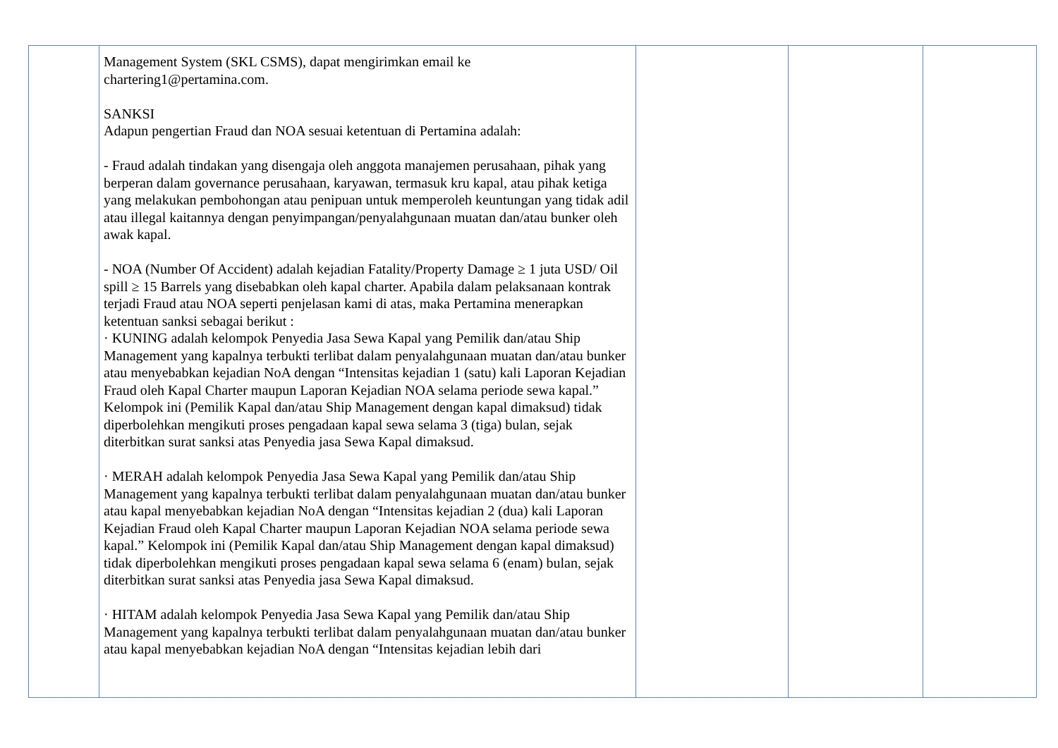| | Management System (SKL CSMS), dapat mengirimkan email ke chartering1@pertamina.com. SANKSI Adapun pengertian Fraud dan NOA sesuai ketentuan di Pertamina adalah: - Fraud adalah tindakan yang disengaja oleh anggota manajemen perusahaan, pihak yang berperan dalam governance perusahaan, karyawan, termasuk kru kapal, atau pihak ketiga yang melakukan pembohongan atau penipuan untuk memperoleh keuntungan yang tidak adil atau illegal kaitannya dengan penyimpangan/penyalahgunaan muatan dan/atau bunker oleh awak kapal. - NOA (Number Of Accident) adalah kejadian Fatality/Property Damage ≥ 1 juta USD/ Oil spill ≥ 15 Barrels yang disebabkan oleh kapal charter. Apabila dalam pelaksanaan kontrak terjadi Fraud atau NOA seperti penjelasan kami di atas, maka Pertamina menerapkan ketentuan sanksi sebagai berikut : · KUNING adalah kelompok Penyedia Jasa Sewa Kapal yang Pemilik dan/atau Ship Management yang kapalnya terbukti terlibat dalam penyalahgunaan muatan dan/atau bunker atau menyebabkan kejadian NoA dengan “Intensitas kejadian 1 (satu) kali Laporan Kejadian Fraud oleh Kapal Charter maupun Laporan Kejadian NOA selama periode sewa kapal.” Kelompok ini (Pemilik Kapal dan/atau Ship Management dengan kapal dimaksud) tidak diperbolehkan mengikuti proses pengadaan kapal sewa selama 3 (tiga) bulan, sejak diterbitkan surat sanksi atas Penyedia jasa Sewa Kapal dimaksud. · MERAH adalah kelompok Penyedia Jasa Sewa Kapal yang Pemilik dan/atau Ship Management yang kapalnya terbukti terlibat dalam penyalahgunaan muatan dan/atau bunker atau kapal menyebabkan kejadian NoA dengan “Intensitas kejadian 2 (dua) kali Laporan Kejadian Fraud oleh Kapal Charter maupun Laporan Kejadian NOA selama periode sewa kapal.” Kelompok ini (Pemilik Kapal dan/atau Ship Management dengan kapal dimaksud) tidak diperbolehkan mengikuti proses pengadaan kapal sewa selama 6 (enam) bulan, sejak diterbitkan surat sanksi atas Penyedia jasa Sewa Kapal dimaksud. · HITAM adalah kelompok Penyedia Jasa Sewa Kapal yang Pemilik dan/atau Ship Management yang kapalnya terbukti terlibat dalam penyalahgunaan muatan dan/atau bunker atau kapal menyebabkan kejadian NoA dengan “Intensitas kejadian lebih dari | | | |